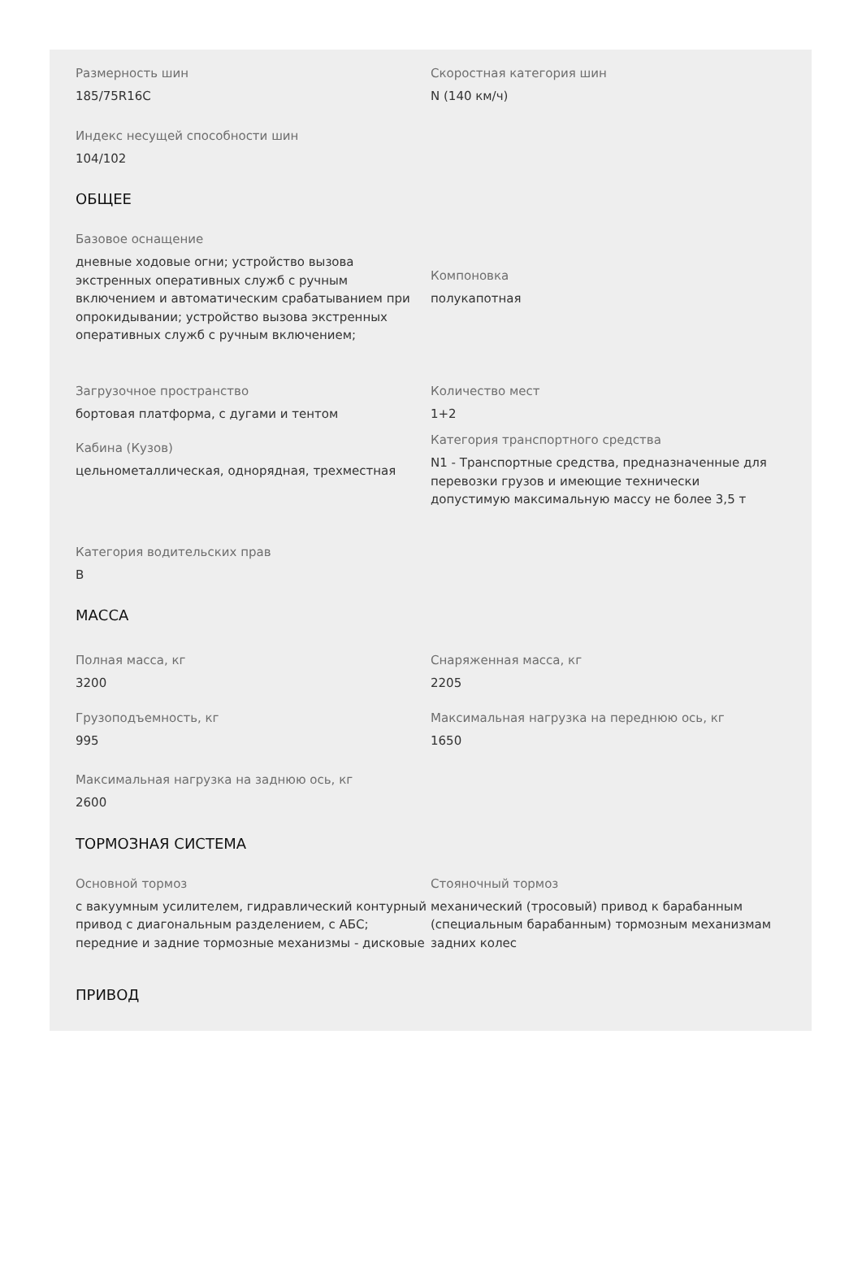Размерность шин
185/75R16C
Скоростная категория шин
N (140 км/ч)
Индекс несущей способности шин
104/102
ОБЩЕЕ
Базовое оснащение
дневные ходовые огни; устройство вызова экстренных оперативных служб с ручным включением и автоматическим срабатыванием при опрокидывании; устройство вызова экстренных оперативных служб с ручным включением;
Компоновка
полукапотная
Загрузочное пространство
бортовая платформа, с дугами и тентом
Кабина (Кузов)
цельнометаллическая, однорядная, трехместная
Количество мест
1+2
Категория транспортного средства
N1 - Транспортные средства, предназначенные для перевозки грузов и имеющие технически допустимую максимальную массу не более 3,5 т
Категория водительских прав
B
МАССА
Полная масса, кг
3200
Грузоподъемность, кг
995
Снаряженная масса, кг
2205
Максимальная нагрузка на переднюю ось, кг
1650
Максимальная нагрузка на заднюю ось, кг
2600
ТОРМОЗНАЯ СИСТЕМА
Основной тормоз
с вакуумным усилителем, гидравлический контурный привод с диагональным разделением, с АБС; передние и задние тормозные механизмы - дисковые
Стояночный тормоз
механический (тросовый) привод к барабанным (специальным барабанным) тормозным механизмам задних колес
ПРИВОД